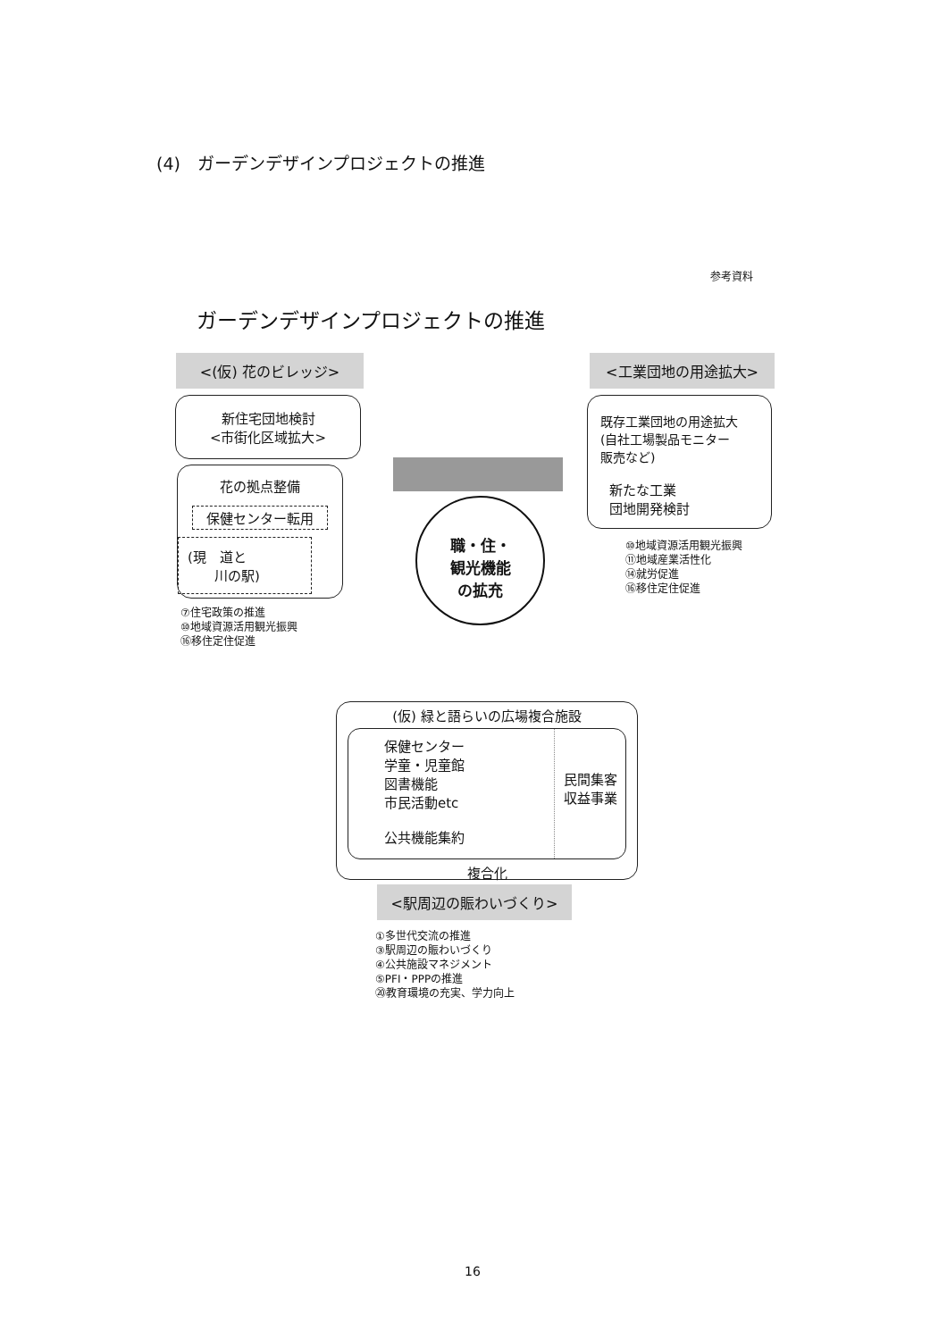(4)　ガーデンデザインプロジェクトの推進
参考資料
ガーデンデザインプロジェクトの推進
<(仮) 花のビレッジ>
新住宅団地検討
<市街化区域拡大>
花の拠点整備
保健センター転用
(現　道と
　　川の駅)
⑦住宅政策の推進
⑩地域資源活用観光振興
⑯移住定住促進
<工業団地の用途拡大>
既存工業団地の用途拡大
(自社工場製品モニター
販売など)
新たな工業
団地開発検討
⑩地域資源活用観光振興
⑪地域産業活性化
⑭就労促進
⑯移住定住促進
職・住・
観光機能
の拡充
(仮) 緑と語らいの広場複合施設
保健センター
学童・児童館
図書機能
市民活動etc
公共機能集約
民間集客
収益事業
複合化
<駅周辺の賑わいづくり>
①多世代交流の推進
③駅周辺の賑わいづくり
④公共施設マネジメント
⑤PFI・PPPの推進
⑳教育環境の充実、学力向上
16